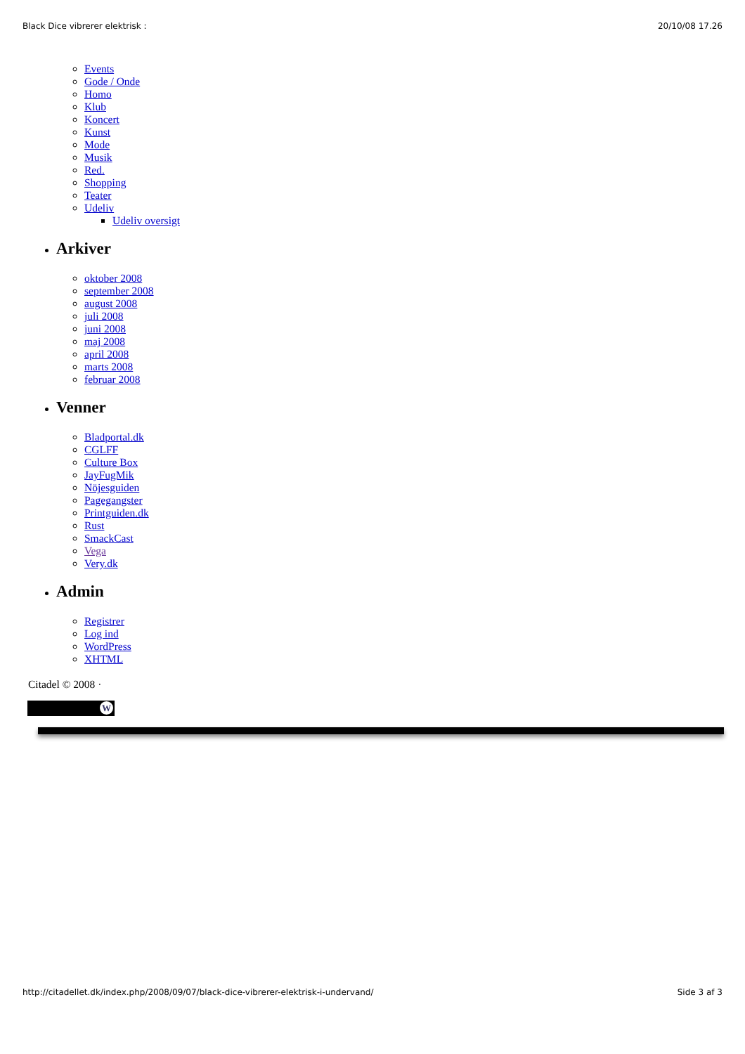Black Dice vibrerer elektrisk : 20/10/08 17.26
Events
Gode / Onde
Homo
Klub
Koncert
Kunst
Mode
Musik
Red.
Shopping
Teater
Udeliv
Udeliv oversigt
Arkiver
oktober 2008
september 2008
august 2008
juli 2008
juni 2008
maj 2008
april 2008
marts 2008
februar 2008
Venner
Bladportal.dk
CGLFF
Culture Box
JayFugMik
Nöjesguiden
Pagegangster
Printguiden.dk
Rust
SmackCast
Vega
Very.dk
Admin
Registrer
Log ind
WordPress
XHTML
Citadel © 2008 ·
W
http://citadellet.dk/index.php/2008/09/07/black-dice-vibrerer-elektrisk-i-undervand/ Side 3 af 3